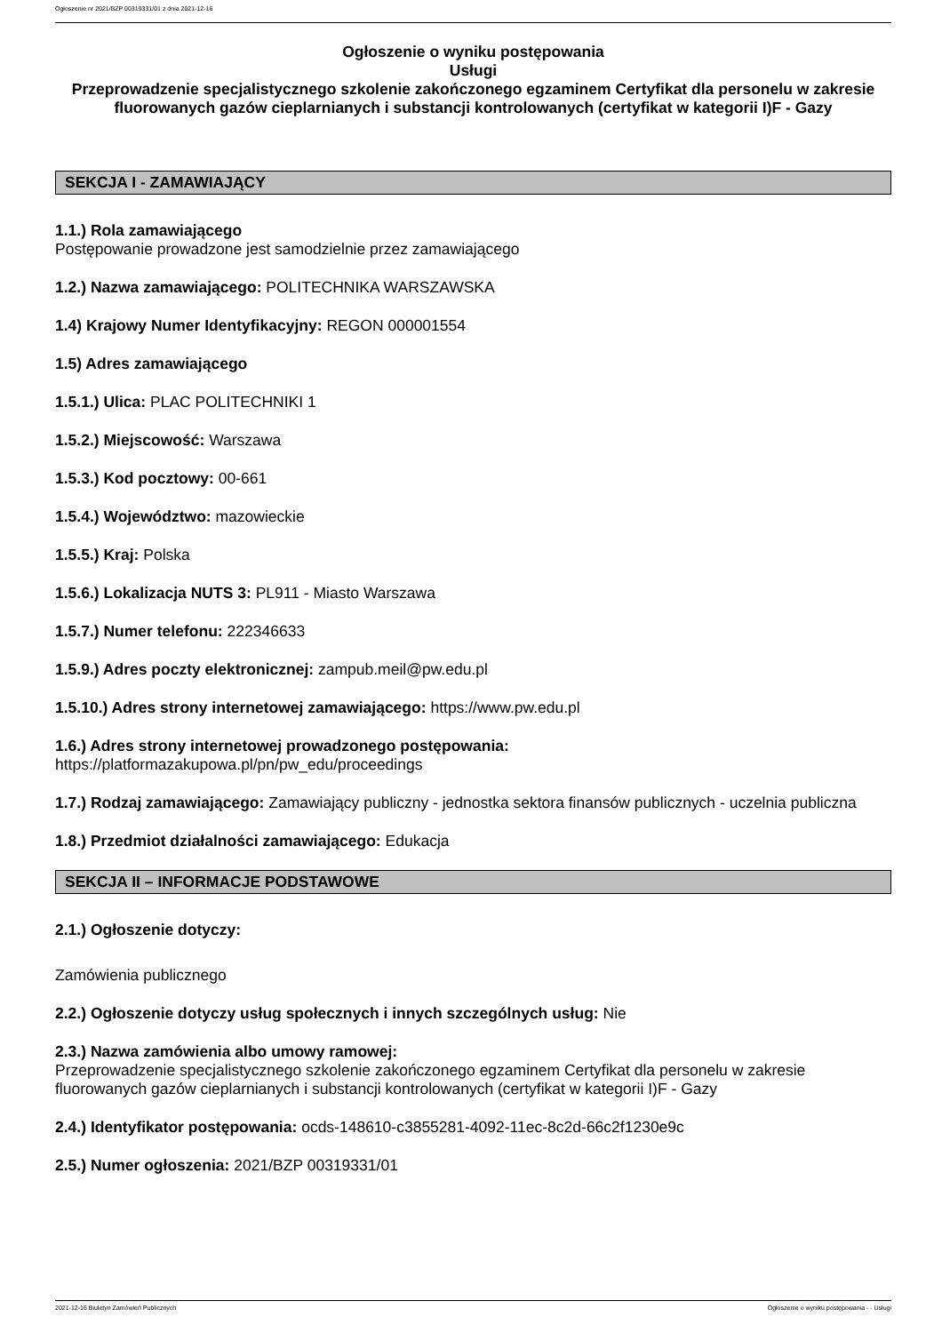Ogłoszenie nr 2021/BZP 00319331/01 z dnia 2021-12-16
Ogłoszenie o wyniku postępowania
Usługi
Przeprowadzenie specjalistycznego szkolenie zakończonego egzaminem Certyfikat dla personelu w zakresie fluorowanych gazów cieplarnianych i substancji kontrolowanych (certyfikat w kategorii I)F - Gazy
SEKCJA I - ZAMAWIAJĄCY
1.1.) Rola zamawiającego
Postępowanie prowadzone jest samodzielnie przez zamawiającego
1.2.) Nazwa zamawiającego: POLITECHNIKA WARSZAWSKA
1.4) Krajowy Numer Identyfikacyjny: REGON 000001554
1.5) Adres zamawiającego
1.5.1.) Ulica: PLAC POLITECHNIKI 1
1.5.2.) Miejscowość: Warszawa
1.5.3.) Kod pocztowy: 00-661
1.5.4.) Województwo: mazowieckie
1.5.5.) Kraj: Polska
1.5.6.) Lokalizacja NUTS 3: PL911 - Miasto Warszawa
1.5.7.) Numer telefonu: 222346633
1.5.9.) Adres poczty elektronicznej: zampub.meil@pw.edu.pl
1.5.10.) Adres strony internetowej zamawiającego: https://www.pw.edu.pl
1.6.) Adres strony internetowej prowadzonego postępowania:
https://platformazakupowa.pl/pn/pw_edu/proceedings
1.7.) Rodzaj zamawiającego: Zamawiający publiczny - jednostka sektora finansów publicznych - uczelnia publiczna
1.8.) Przedmiot działalności zamawiającego: Edukacja
SEKCJA II – INFORMACJE PODSTAWOWE
2.1.) Ogłoszenie dotyczy:
Zamówienia publicznego
2.2.) Ogłoszenie dotyczy usług społecznych i innych szczególnych usług: Nie
2.3.) Nazwa zamówienia albo umowy ramowej:
Przeprowadzenie specjalistycznego szkolenie zakończonego egzaminem Certyfikat dla personelu w zakresie fluorowanych gazów cieplarnianych i substancji kontrolowanych (certyfikat w kategorii I)F - Gazy
2.4.) Identyfikator postępowania: ocds-148610-c3855281-4092-11ec-8c2d-66c2f1230e9c
2.5.) Numer ogłoszenia: 2021/BZP 00319331/01
2021-12-16 Biuletyn Zamówień Publicznych Ogłoszenie o wyniku postępowania - - Usługi